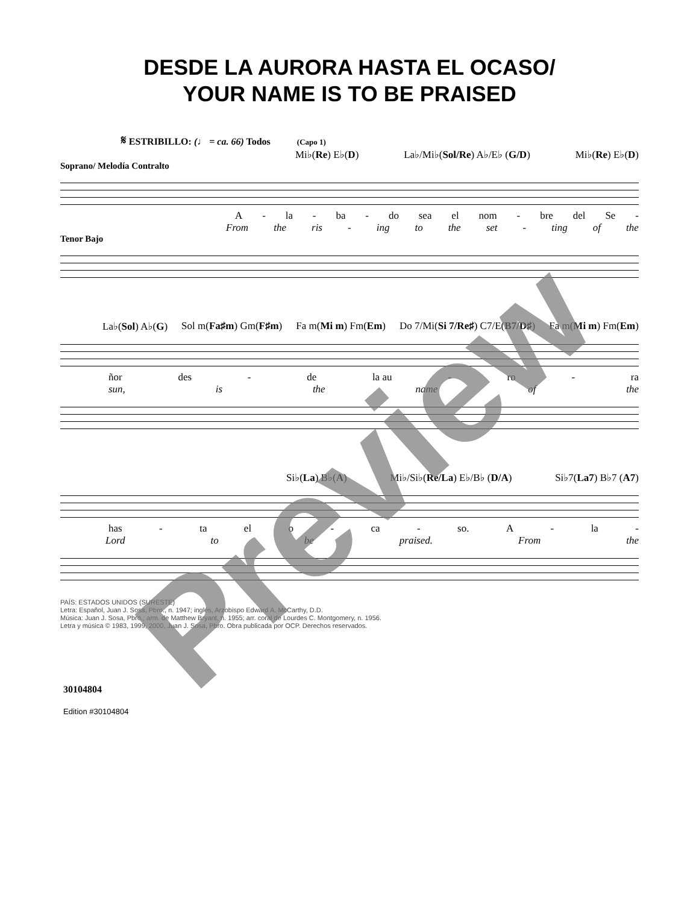DESDE LA AURORA HASTA EL OCASO/
YOUR NAME IS TO BE PRAISED
𝄋 ESTRIBILLO: (♩ = ca. 66) Todos (Capo 1)
Mi♭(Re) E♭(D) La♭/Mi♭(Sol/Re) A♭/E♭ (G/D) Mi♭(Re) E♭(D)
Soprano/ Melodía Contralto
A - la - ba - do sea el nom - bre del Se -
From the ris - ing to the set - ting of the
Tenor Bajo
La♭(Sol) A♭(G) Sol m(Fa♯m) Gm(F♯m) Fa m(Mi m) Fm(Em) Do 7/Mi(Si 7/Re♯) C7/E(B7/D♯) Fa m(Mi m) Fm(Em)
ñor des - de la au - ro - ra
sun, is the name of the
Si♭(La) B♭(A) Mi♭/Si♭(Re/La) E♭/B♭ (D/A) Si♭7(La7) B♭7 (A7)
has - ta el o - ca - so. A - la -
Lord to be praised. From the
PAÍS: ESTADOS UNIDOS (SURESTE)
Letra: Español, Juan J. Sosa, Pbro., n. 1947; inglés, Arzobispo Edward A. McCarthy, D.D.
Música: Juan J. Sosa, Pbro.; arm. de Matthew Bryant, n. 1955; arr. coral de Lourdes C. Montgomery, n. 1956.
Letra y música © 1983, 1999, 2000, Juan J. Sosa, Pbro. Obra publicada por OCP. Derechos reservados.
30104804
Edition #30104804
Preview